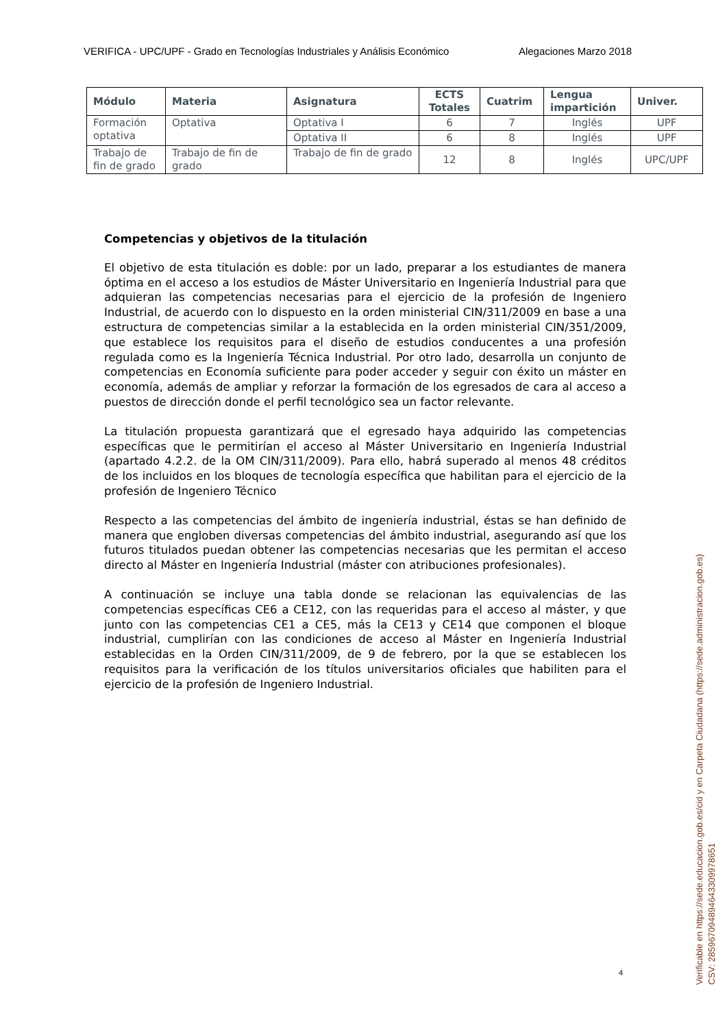VERIFICA - UPC/UPF - Grado en Tecnologías Industriales y Análisis Económico Alegaciones Marzo 2018
| Módulo | Materia | Asignatura | ECTS Totales | Cuatrim | Lengua impartición | Univer. |
| --- | --- | --- | --- | --- | --- | --- |
| Formación optativa | Optativa | Optativa I | 6 | 7 | Inglés | UPF |
| | | Optativa II | 6 | 8 | Inglés | UPF |
| Trabajo de fin de grado | Trabajo de fin de grado | Trabajo de fin de grado | 12 | 8 | Inglés | UPC/UPF |
Competencias y objetivos de la titulación
El objetivo de esta titulación es doble: por un lado, preparar a los estudiantes de manera óptima en el acceso a los estudios de Máster Universitario en Ingeniería Industrial para que adquieran las competencias necesarias para el ejercicio de la profesión de Ingeniero Industrial, de acuerdo con lo dispuesto en la orden ministerial CIN/311/2009 en base a una estructura de competencias similar a la establecida en la orden ministerial CIN/351/2009, que establece los requisitos para el diseño de estudios conducentes a una profesión regulada como es la Ingeniería Técnica Industrial. Por otro lado, desarrolla un conjunto de competencias en Economía suficiente para poder acceder y seguir con éxito un máster en economía, además de ampliar y reforzar la formación de los egresados de cara al acceso a puestos de dirección donde el perfil tecnológico sea un factor relevante.
La titulación propuesta garantizará que el egresado haya adquirido las competencias específicas que le permitirían el acceso al Máster Universitario en Ingeniería Industrial (apartado 4.2.2. de la OM CIN/311/2009). Para ello, habrá superado al menos 48 créditos de los incluidos en los bloques de tecnología específica que habilitan para el ejercicio de la profesión de Ingeniero Técnico
Respecto a las competencias del ámbito de ingeniería industrial, éstas se han definido de manera que engloben diversas competencias del ámbito industrial, asegurando así que los futuros titulados puedan obtener las competencias necesarias que les permitan el acceso directo al Máster en Ingeniería Industrial (máster con atribuciones profesionales).
A continuación se incluye una tabla donde se relacionan las equivalencias de las competencias específicas CE6 a CE12, con las requeridas para el acceso al máster, y que junto con las competencias CE1 a CE5, más la CE13 y CE14 que componen el bloque industrial, cumplirían con las condiciones de acceso al Máster en Ingeniería Industrial establecidas en la Orden CIN/311/2009, de 9 de febrero, por la que se establecen los requisitos para la verificación de los títulos universitarios oficiales que habiliten para el ejercicio de la profesión de Ingeniero Industrial.
4
Verificable en https://sede.educacion.gob.es/cid y en Carpeta Ciudadana (https://sede.administracion.gob.es)
CSV: 285967094894643309978651